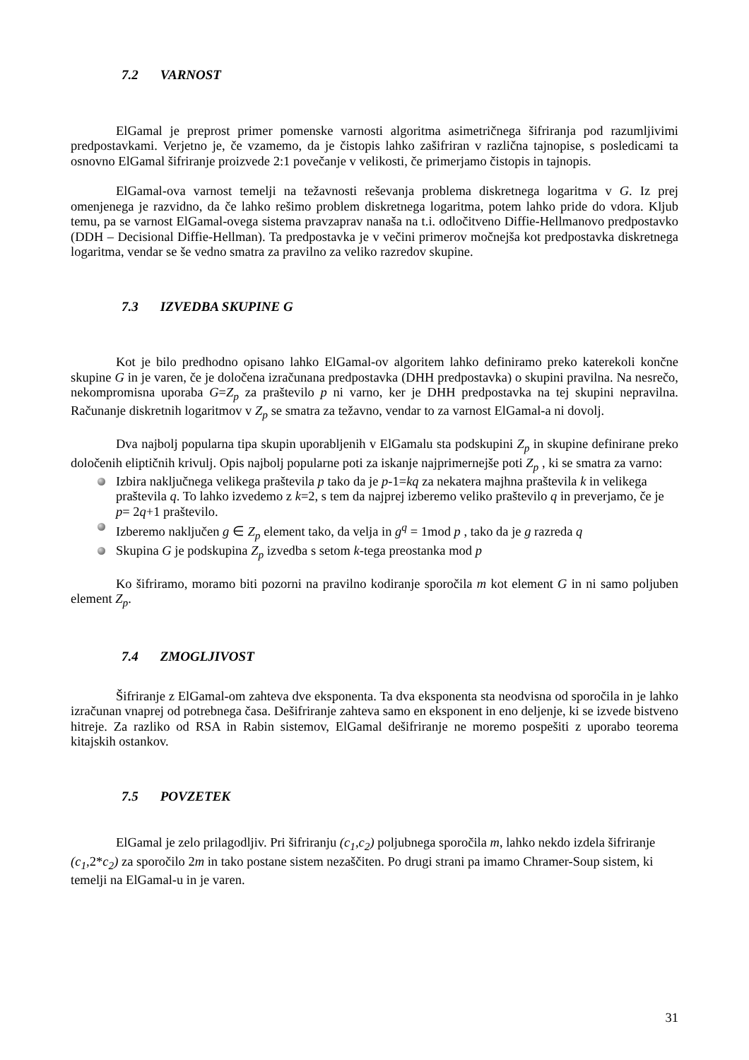7.2 VARNOST
ElGamal je preprost primer pomenske varnosti algoritma asimetričnega šifriranja pod razumljivimi predpostavkami. Verjetno je, če vzamemo, da je čistopis lahko zašifriran v različna tajnopise, s posledicami ta osnovno ElGamal šifriranje proizvede 2:1 povečanje v velikosti, če primerjamo čistopis in tajnopis.
ElGamal-ova varnost temelji na težavnosti reševanja problema diskretnega logaritma v G. Iz prej omenjenega je razvidno, da če lahko rešimo problem diskretnega logaritma, potem lahko pride do vdora. Kljub temu, pa se varnost ElGamal-ovega sistema pravzaprav nanaša na t.i. odločitveno Diffie-Hellmanovo predpostavko (DDH – Decisional Diffie-Hellman). Ta predpostavka je v večini primerov močnejša kot predpostavka diskretnega logaritma, vendar se še vedno smatra za pravilno za veliko razredov skupine.
7.3 IZVEDBA SKUPINE G
Kot je bilo predhodno opisano lahko ElGamal-ov algoritem lahko definiramo preko katerekoli končne skupine G in je varen, če je določena izračunana predpostavka (DHH predpostavka) o skupini pravilna. Na nesrečo, nekompromisna uporaba G=Z<sub>p</sub> za praštevilo p ni varno, ker je DHH predpostavka na tej skupini nepravilna. Računanje diskretnih logaritmov v Z<sub>p</sub> se smatra za težavno, vendar to za varnost ElGamal-a ni dovolj.
Dva najbolj popularna tipa skupin uporabljenih v ElGamalu sta podskupini Z<sub>p</sub> in skupine definirane preko določenih eliptičnih krivulj. Opis najbolj popularne poti za iskanje najprimernejše poti Z<sub>p</sub> , ki se smatra za varno:
Izbira naključnega velikega praštevila p tako da je p-1=kq za nekatera majhna praštevila k in velikega praštevila q. To lahko izvedemo z k=2, s tem da najprej izberemo veliko praštevilo q in preverjamo, če je p= 2q+1 praštevilo.
Izberemo naključen g ∈ Z<sub>p</sub> element tako, da velja in g<sup>q</sup> = 1mod p , tako da je g razreda q
Skupina G je podskupina Z<sub>p</sub> izvedba s setom k-tega preostanka mod p
Ko šifriramo, moramo biti pozorni na pravilno kodiranje sporočila m kot element G in ni samo poljuben element Z<sub>p</sub>.
7.4 ZMOGLJIVOST
Šifriranje z ElGamal-om zahteva dve eksponenta. Ta dva eksponenta sta neodvisna od sporočila in je lahko izračunan vnaprej od potrebnega časa. Dešifriranje zahteva samo en eksponent in eno deljenje, ki se izvede bistveno hitreje. Za razliko od RSA in Rabin sistemov, ElGamal dešifriranje ne moremo pospešiti z uporabo teorema kitajskih ostankov.
7.5 POVZETEK
ElGamal je zelo prilagodljiv. Pri šifriranju (c<sub>1</sub>,c<sub>2</sub>) poljubnega sporočila m, lahko nekdo izdela šifriranje (c<sub>1</sub>, 2*c<sub>2</sub>) za sporočilo 2m in tako postane sistem nezaščiten. Po drugi strani pa imamo Chramer-Soup sistem, ki temelji na ElGamal-u in je varen.
31